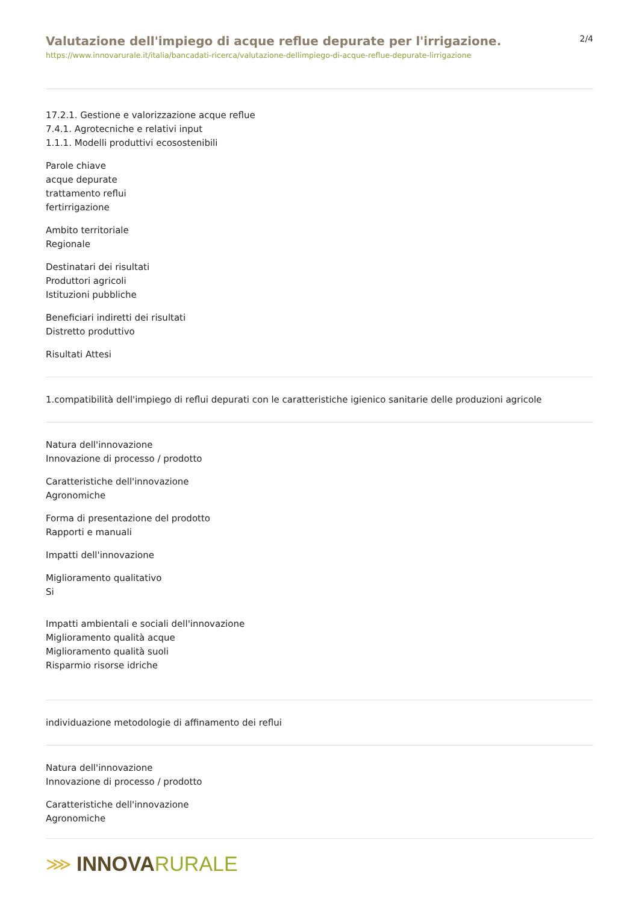Valutazione dell'impiego di acque reflue depurate per l'irrigazione.
https://www.innovarurale.it/italia/bancadati-ricerca/valutazione-dellimpiego-di-acque-reflue-depurate-lirrigazione
2/4
17.2.1. Gestione e valorizzazione acque reflue
7.4.1. Agrotecniche e relativi input
1.1.1. Modelli produttivi ecosostenibili
Parole chiave
acque depurate
trattamento reflui
fertirrigazione
Ambito territoriale
Regionale
Destinatari dei risultati
Produttori agricoli
Istituzioni pubbliche
Beneficiari indiretti dei risultati
Distretto produttivo
Risultati Attesi
1.compatibilità dell'impiego di reflui depurati con le caratteristiche igienico sanitarie delle produzioni agricole
Natura dell'innovazione
Innovazione di processo / prodotto
Caratteristiche dell'innovazione
Agronomiche
Forma di presentazione del prodotto
Rapporti e manuali
Impatti dell'innovazione
Miglioramento qualitativo
Si
Impatti ambientali e sociali dell'innovazione
Miglioramento qualità acque
Miglioramento qualità suoli
Risparmio risorse idriche
individuazione metodologie di affinamento dei reflui
Natura dell'innovazione
Innovazione di processo / prodotto
Caratteristiche dell'innovazione
Agronomiche
⋙ INNOVA RURALE